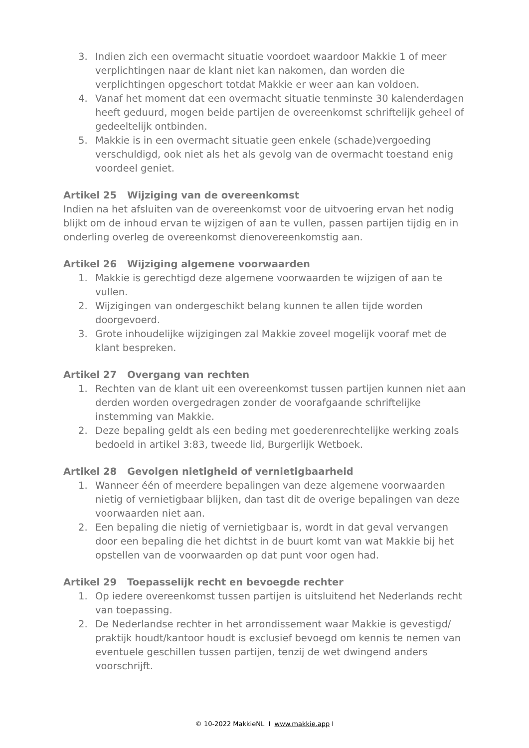3. Indien zich een overmacht situatie voordoet waardoor Makkie 1 of meer verplichtingen naar de klant niet kan nakomen, dan worden die verplichtingen opgeschort totdat Makkie er weer aan kan voldoen.
4. Vanaf het moment dat een overmacht situatie tenminste 30 kalenderdagen heeft geduurd, mogen beide partijen de overeenkomst schriftelijk geheel of gedeeltelijk ontbinden.
5. Makkie is in een overmacht situatie geen enkele (schade)vergoeding verschuldigd, ook niet als het als gevolg van de overmacht toestand enig voordeel geniet.
Artikel 25 Wijziging van de overeenkomst
Indien na het afsluiten van de overeenkomst voor de uitvoering ervan het nodig blijkt om de inhoud ervan te wijzigen of aan te vullen, passen partijen tijdig en in onderling overleg de overeenkomst dienovereenkomstig aan.
Artikel 26 Wijziging algemene voorwaarden
1. Makkie is gerechtigd deze algemene voorwaarden te wijzigen of aan te vullen.
2. Wijzigingen van ondergeschikt belang kunnen te allen tijde worden doorgevoerd.
3. Grote inhoudelijke wijzigingen zal Makkie zoveel mogelijk vooraf met de klant bespreken.
Artikel 27 Overgang van rechten
1. Rechten van de klant uit een overeenkomst tussen partijen kunnen niet aan derden worden overgedragen zonder de voorafgaande schriftelijke instemming van Makkie.
2. Deze bepaling geldt als een beding met goederenrechtelijke werking zoals bedoeld in artikel 3:83, tweede lid, Burgerlijk Wetboek.
Artikel 28 Gevolgen nietigheid of vernietigbaarheid
1. Wanneer één of meerdere bepalingen van deze algemene voorwaarden nietig of vernietigbaar blijken, dan tast dit de overige bepalingen van deze voorwaarden niet aan.
2. Een bepaling die nietig of vernietigbaar is, wordt in dat geval vervangen door een bepaling die het dichtst in de buurt komt van wat Makkie bij het opstellen van de voorwaarden op dat punt voor ogen had.
Artikel 29 Toepasselijk recht en bevoegde rechter
1. Op iedere overeenkomst tussen partijen is uitsluitend het Nederlands recht van toepassing.
2. De Nederlandse rechter in het arrondissement waar Makkie is gevestigd/ praktijk houdt/kantoor houdt is exclusief bevoegd om kennis te nemen van eventuele geschillen tussen partijen, tenzij de wet dwingend anders voorschrijft.
© 10-2022 MakkieNL I www.makkie.app I